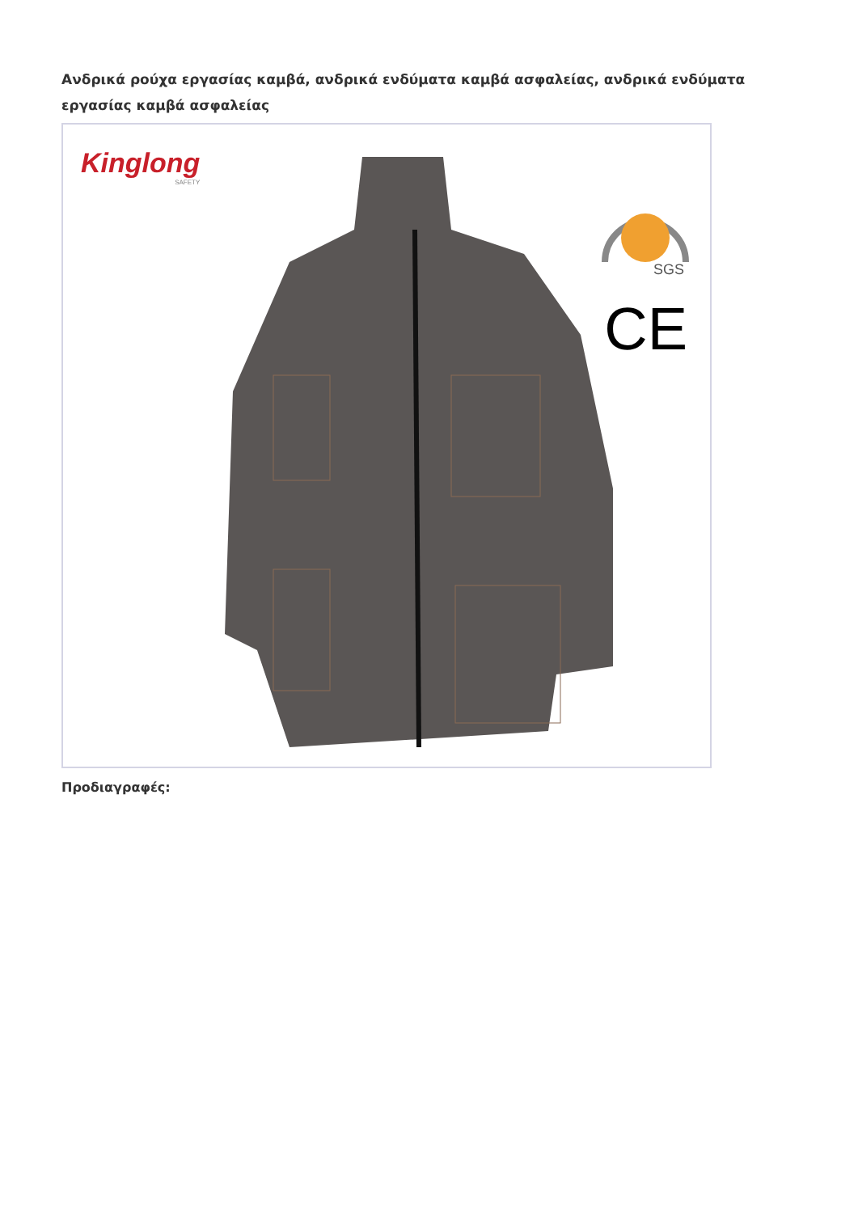Ανδρικά ρούχα εργασίας καμβά, ανδρικά ενδύματα καμβά ασφαλείας, ανδρικά ενδύματα εργασίας καμβά ασφαλείας
Kinglong
SAFETY
SGS
CE
Προδιαγραφές: